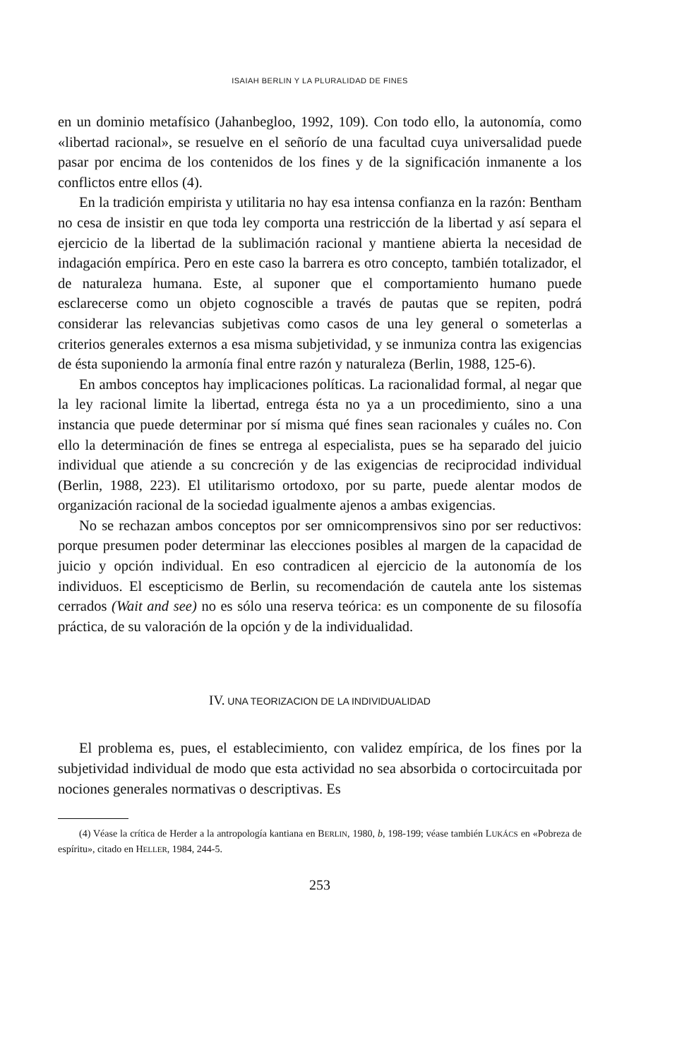ISAIAH BERLIN Y LA PLURALIDAD DE FINES
en un dominio metafísico (Jahanbegloo, 1992, 109). Con todo ello, la autonomía, como «libertad racional», se resuelve en el señorío de una facultad cuya universalidad puede pasar por encima de los contenidos de los fines y de la significación inmanente a los conflictos entre ellos (4).
En la tradición empirista y utilitaria no hay esa intensa confianza en la razón: Bentham no cesa de insistir en que toda ley comporta una restricción de la libertad y así separa el ejercicio de la libertad de la sublimación racional y mantiene abierta la necesidad de indagación empírica. Pero en este caso la barrera es otro concepto, también totalizador, el de naturaleza humana. Este, al suponer que el comportamiento humano puede esclarecerse como un objeto cognoscible a través de pautas que se repiten, podrá considerar las relevancias subjetivas como casos de una ley general o someterlas a criterios generales externos a esa misma subjetividad, y se inmuniza contra las exigencias de ésta suponiendo la armonía final entre razón y naturaleza (Berlin, 1988, 125-6).
En ambos conceptos hay implicaciones políticas. La racionalidad formal, al negar que la ley racional limite la libertad, entrega ésta no ya a un procedimiento, sino a una instancia que puede determinar por sí misma qué fines sean racionales y cuáles no. Con ello la determinación de fines se entrega al especialista, pues se ha separado del juicio individual que atiende a su concreción y de las exigencias de reciprocidad individual (Berlin, 1988, 223). El utilitarismo ortodoxo, por su parte, puede alentar modos de organización racional de la sociedad igualmente ajenos a ambas exigencias.
No se rechazan ambos conceptos por ser omnicomprensivos sino por ser reductivos: porque presumen poder determinar las elecciones posibles al margen de la capacidad de juicio y opción individual. En eso contradicen al ejercicio de la autonomía de los individuos. El escepticismo de Berlin, su recomendación de cautela ante los sistemas cerrados (Wait and see) no es sólo una reserva teórica: es un componente de su filosofía práctica, de su valoración de la opción y de la individualidad.
IV. UNA TEORIZACION DE LA INDIVIDUALIDAD
El problema es, pues, el establecimiento, con validez empírica, de los fines por la subjetividad individual de modo que esta actividad no sea absorbida o cortocircuitada por nociones generales normativas o descriptivas. Es
(4) Véase la crítica de Herder a la antropología kantiana en BERLIN, 1980, b, 198-199; véase también LUKÁCS en «Pobreza de espíritu», citado en HELLER, 1984, 244-5.
253